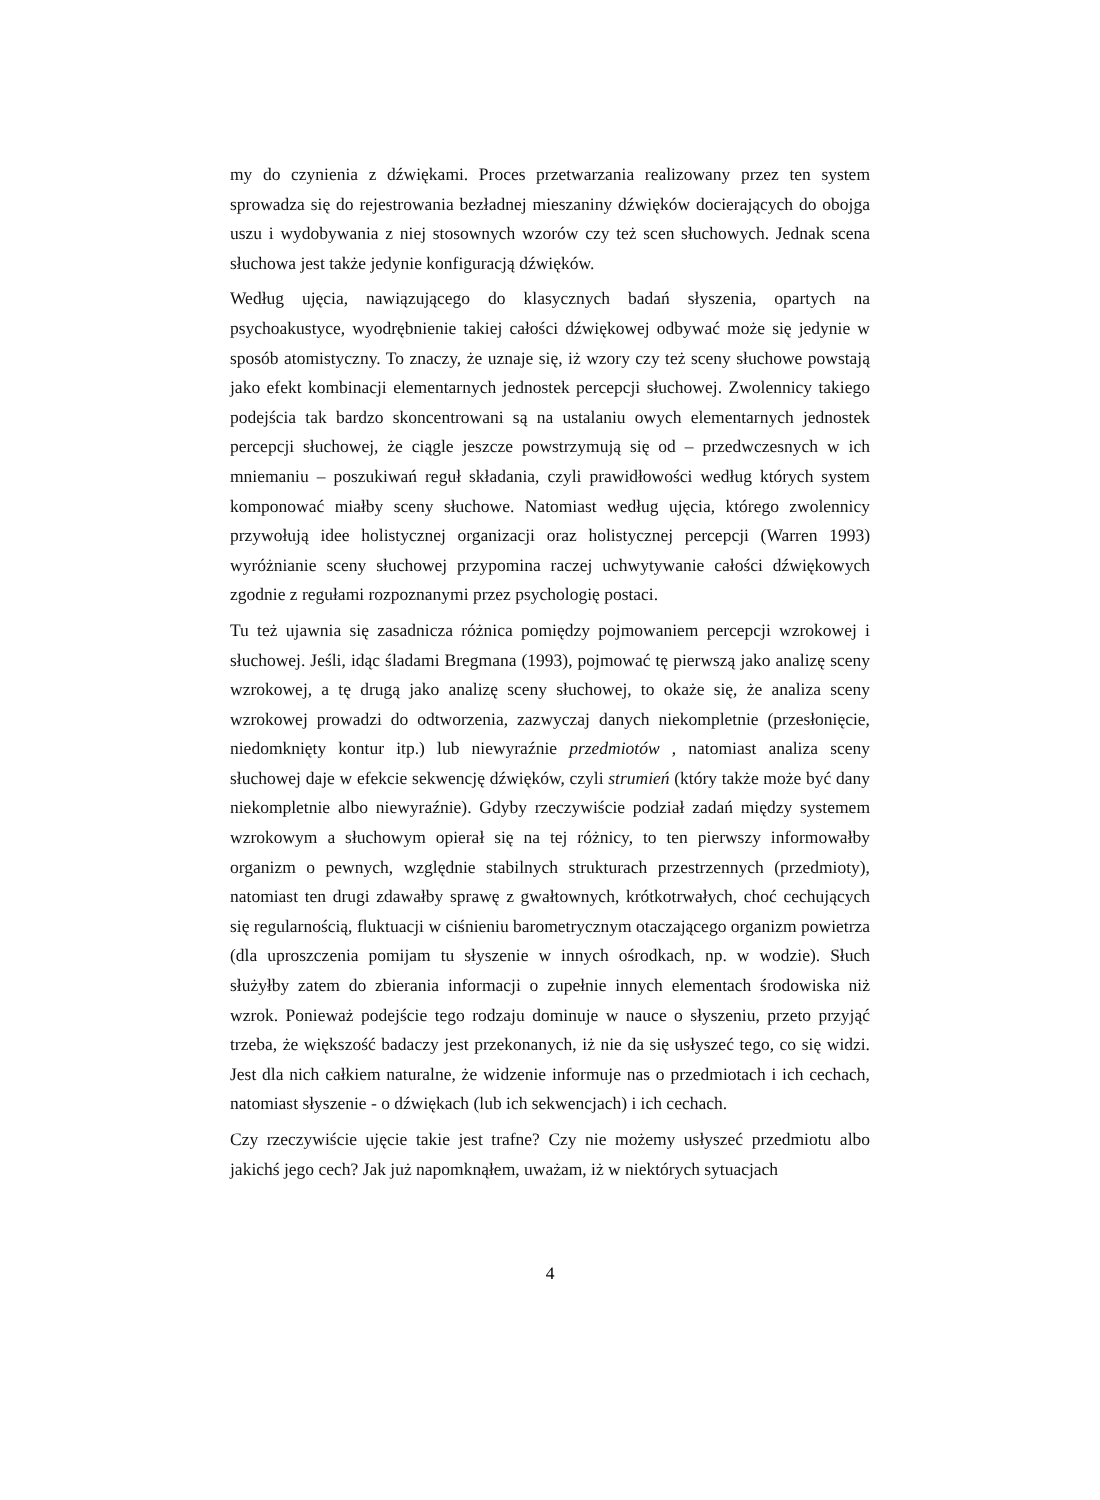my do czynienia z dźwiękami. Proces przetwarzania realizowany przez ten system sprowadza się do rejestrowania bezładnej mieszaniny dźwięków docierających do obojga uszu i wydobywania z niej stosownych wzorów czy też scen słuchowych. Jednak scena słuchowa jest także jedynie konfiguracją dźwięków.
Według ujęcia, nawiązującego do klasycznych badań słyszenia, opartych na psychoakustyce, wyodrębnienie takiej całości dźwiękowej odbywać może się jedynie w sposób atomistyczny. To znaczy, że uznaje się, iż wzory czy też sceny słuchowe powstają jako efekt kombinacji elementarnych jednostek percepcji słuchowej. Zwolennicy takiego podejścia tak bardzo skoncentrowani są na ustalaniu owych elementarnych jednostek percepcji słuchowej, że ciągle jeszcze powstrzymują się od – przedwczesnych w ich mniemaniu – poszukiwań reguł składania, czyli prawidłowości według których system komponować miałby sceny słuchowe. Natomiast według ujęcia, którego zwolennicy przywołują idee holistycznej organizacji oraz holistycznej percepcji (Warren 1993) wyróżnianie sceny słuchowej przypomina raczej uchwytywanie całości dźwiękowych zgodnie z regułami rozpoznanymi przez psychologię postaci.
Tu też ujawnia się zasadnicza różnica pomiędzy pojmowaniem percepcji wzrokowej i słuchowej. Jeśli, idąc śladami Bregmana (1993), pojmować tę pierwszą jako analizę sceny wzrokowej, a tę drugą jako analizę sceny słuchowej, to okaże się, że analiza sceny wzrokowej prowadzi do odtworzenia, zazwyczaj danych niekompletnie (przesłonięcie, niedomknięty kontur itp.) lub niewyraźnie przedmiotów , natomiast analiza sceny słuchowej daje w efekcie sekwencję dźwięków, czyli strumień (który także może być dany niekompletnie albo niewyraźnie). Gdyby rzeczywiście podział zadań między systemem wzrokowym a słuchowym opierał się na tej różnicy, to ten pierwszy informowałby organizm o pewnych, względnie stabilnych strukturach przestrzennych (przedmioty), natomiast ten drugi zdawałby sprawę z gwałtownych, krótkotrwałych, choć cechujących się regularnością, fluktuacji w ciśnieniu barometrycznym otaczającego organizm powietrza (dla uproszczenia pomijam tu słyszenie w innych ośrodkach, np. w wodzie). Słuch służyłby zatem do zbierania informacji o zupełnie innych elementach środowiska niż wzrok. Ponieważ podejście tego rodzaju dominuje w nauce o słyszeniu, przeto przyjąć trzeba, że większość badaczy jest przekonanych, iż nie da się usłyszeć tego, co się widzi. Jest dla nich całkiem naturalne, że widzenie informuje nas o przedmiotach i ich cechach, natomiast słyszenie - o dźwiękach (lub ich sekwencjach) i ich cechach.
Czy rzeczywiście ujęcie takie jest trafne? Czy nie możemy usłyszeć przedmiotu albo jakichś jego cech? Jak już napomknąłem, uważam, iż w niektórych sytuacjach
4